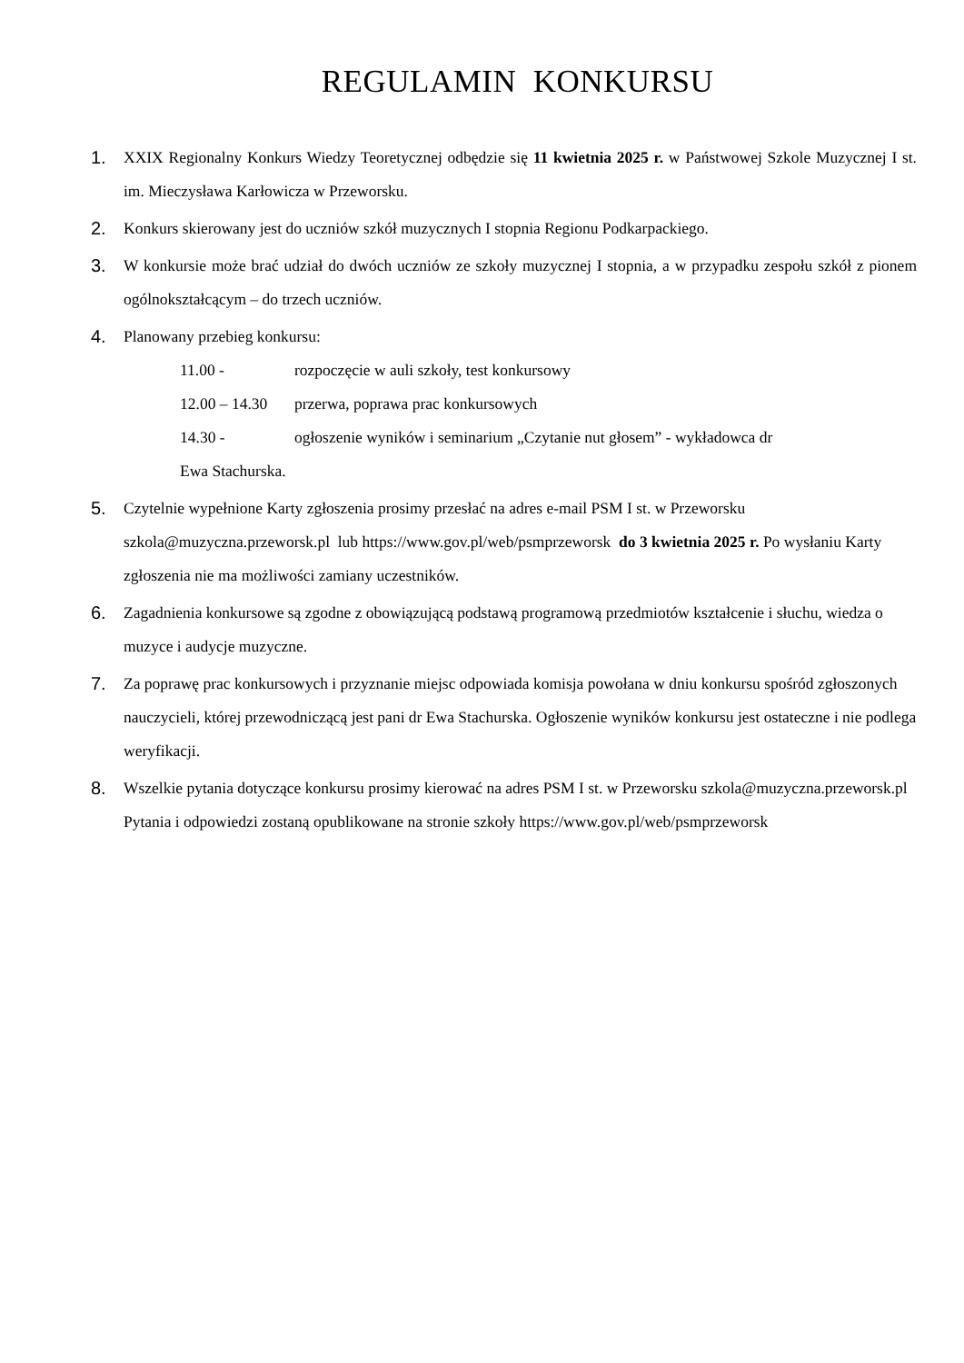REGULAMIN KONKURSU
1. XXIX Regionalny Konkurs Wiedzy Teoretycznej odbędzie się 11 kwietnia 2025 r. w Państwowej Szkole Muzycznej I st. im. Mieczysława Karłowicza w Przeworsku.
2. Konkurs skierowany jest do uczniów szkół muzycznych I stopnia Regionu Podkarpackiego.
3. W konkursie może brać udział do dwóch uczniów ze szkoły muzycznej I stopnia, a w przypadku zespołu szkół z pionem ogólnokształcącym – do trzech uczniów.
4. Planowany przebieg konkursu:
11.00 - rozpoczęcie w auli szkoły, test konkursowy
12.00 – 14.30 przerwa, poprawa prac konkursowych
14.30 - ogłoszenie wyników i seminarium „Czytanie nut głosem” - wykładowca dr
Ewa Stachurska.
5. Czytelnie wypełnione Karty zgłoszenia prosimy przesłać na adres e-mail PSM I st. w Przeworsku szkola@muzyczna.przeworsk.pl lub https://www.gov.pl/web/psmprzeworsk do 3 kwietnia 2025 r. Po wysłaniu Karty zgłoszenia nie ma możliwości zamiany uczestników.
6. Zagadnienia konkursowe są zgodne z obowiązującą podstawą programową przedmiotów kształcenie i słuchu, wiedza o muzyce i audycje muzyczne.
7. Za poprawę prac konkursowych i przyznanie miejsc odpowiada komisja powołana w dniu konkursu spośród zgłoszonych nauczycieli, której przewodniczącą jest pani dr Ewa Stachurska. Ogłoszenie wyników konkursu jest ostateczne i nie podlega weryfikacji.
8. Wszelkie pytania dotyczące konkursu prosimy kierować na adres PSM I st. w Przeworsku szkola@muzyczna.przeworsk.pl Pytania i odpowiedzi zostaną opublikowane na stronie szkoły https://www.gov.pl/web/psmprzeworsk